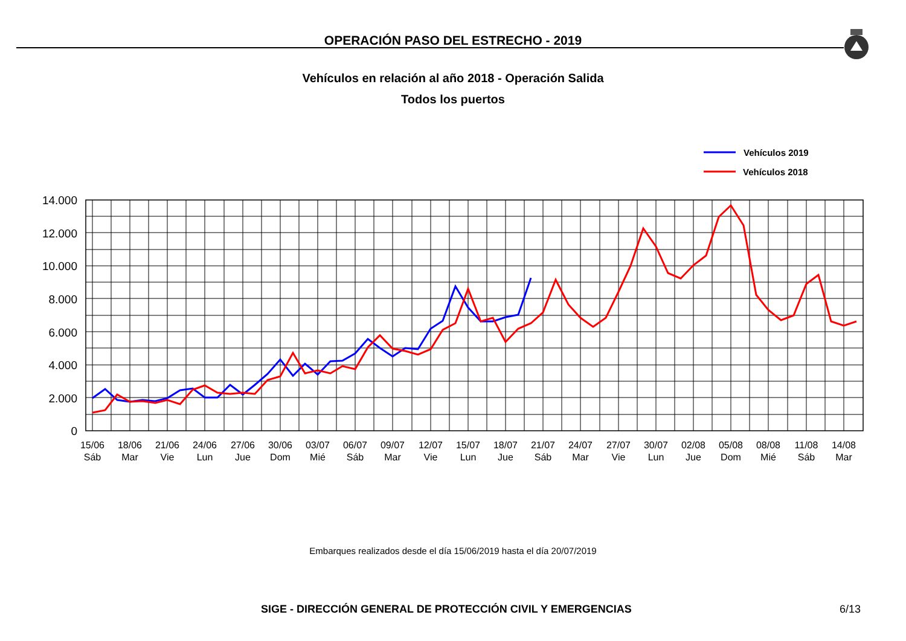OPERACIÓN PASO DEL ESTRECHO - 2019
Vehículos en relación al año 2018 - Operación Salida
Todos los puertos
Vehículos 2019
Vehículos 2018
14.000
12.000
10.000
8.000
6.000
4.000
2.000
0
15/06
Sáb
18/06
Mar
21/06
Vie
24/06
Lun
27/06
Jue
30/06
Dom
03/07
Mié
06/07
Sáb
09/07
Mar
12/07
Vie
15/07
Lun
18/07
Jue
21/07
Sáb
24/07
Mar
27/07
Vie
30/07
Lun
02/08
Jue
05/08
Dom
08/08
Mié
11/08
Sáb
14/08
Mar
Embarques realizados desde el día 15/06/2019 hasta el día 20/07/2019
SIGE - DIRECCIÓN GENERAL DE PROTECCIÓN CIVIL Y EMERGENCIAS
6/13